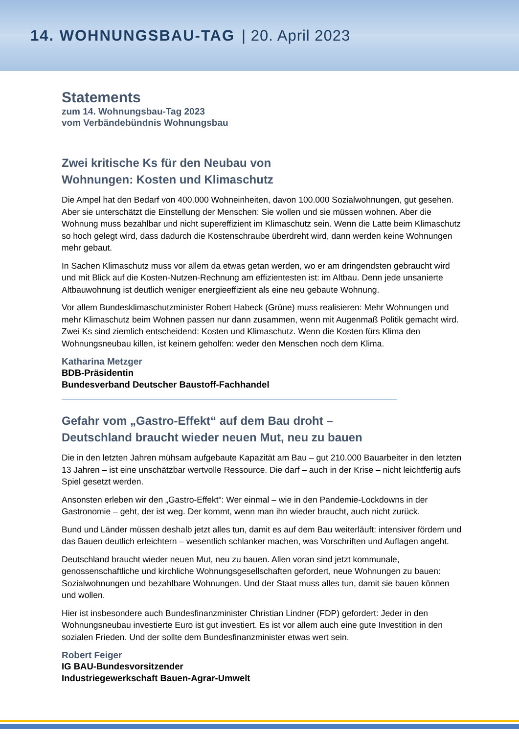14. WOHNUNGSBAU-TAG | 20. April 2023
Statements
zum 14. Wohnungsbau-Tag 2023
vom Verbändebündnis Wohnungsbau
Zwei kritische Ks für den Neubau von
Wohnungen: Kosten und Klimaschutz
Die Ampel hat den Bedarf von 400.000 Wohneinheiten, davon 100.000 Sozialwohnungen, gut gesehen. Aber sie unterschätzt die Einstellung der Menschen: Sie wollen und sie müssen wohnen. Aber die Wohnung muss bezahlbar und nicht supereffizient im Klimaschutz sein. Wenn die Latte beim Klimaschutz so hoch gelegt wird, dass dadurch die Kostenschraube überdreht wird, dann werden keine Wohnungen mehr gebaut.
In Sachen Klimaschutz muss vor allem da etwas getan werden, wo er am dringendsten gebraucht wird und mit Blick auf die Kosten-Nutzen-Rechnung am effizientesten ist: im Altbau. Denn jede unsanierte Altbauwohnung ist deutlich weniger energieeffizient als eine neu gebaute Wohnung.
Vor allem Bundesklimaschutzminister Robert Habeck (Grüne) muss realisieren: Mehr Wohnungen und mehr Klimaschutz beim Wohnen passen nur dann zusammen, wenn mit Augenmaß Politik gemacht wird. Zwei Ks sind ziemlich entscheidend: Kosten und Klimaschutz. Wenn die Kosten fürs Klima den Wohnungsneubau killen, ist keinem geholfen: weder den Menschen noch dem Klima.
Katharina Metzger
BDB-Präsidentin
Bundesverband Deutscher Baustoff-Fachhandel
Gefahr vom „Gastro-Effekt“ auf dem Bau droht –
Deutschland braucht wieder neuen Mut, neu zu bauen
Die in den letzten Jahren mühsam aufgebaute Kapazität am Bau – gut 210.000 Bauarbeiter in den letzten 13 Jahren – ist eine unschätzbar wertvolle Ressource. Die darf – auch in der Krise – nicht leichtfertig aufs Spiel gesetzt werden.
Ansonsten erleben wir den „Gastro-Effekt“: Wer einmal – wie in den Pandemie-Lockdowns in der Gastronomie – geht, der ist weg. Der kommt, wenn man ihn wieder braucht, auch nicht zurück.
Bund und Länder müssen deshalb jetzt alles tun, damit es auf dem Bau weiterläuft: intensiver fördern und das Bauen deutlich erleichtern – wesentlich schlanker machen, was Vorschriften und Auflagen angeht.
Deutschland braucht wieder neuen Mut, neu zu bauen. Allen voran sind jetzt kommunale, genossenschaftliche und kirchliche Wohnungsgesellschaften gefordert, neue Wohnungen zu bauen: Sozialwohnungen und bezahlbare Wohnungen. Und der Staat muss alles tun, damit sie bauen können und wollen.
Hier ist insbesondere auch Bundesfinanzminister Christian Lindner (FDP) gefordert: Jeder in den Wohnungsneubau investierte Euro ist gut investiert. Es ist vor allem auch eine gute Investition in den sozialen Frieden. Und der sollte dem Bundesfinanzminister etwas wert sein.
Robert Feiger
IG BAU-Bundesvorsitzender
Industriegewerkschaft Bauen-Agrar-Umwelt